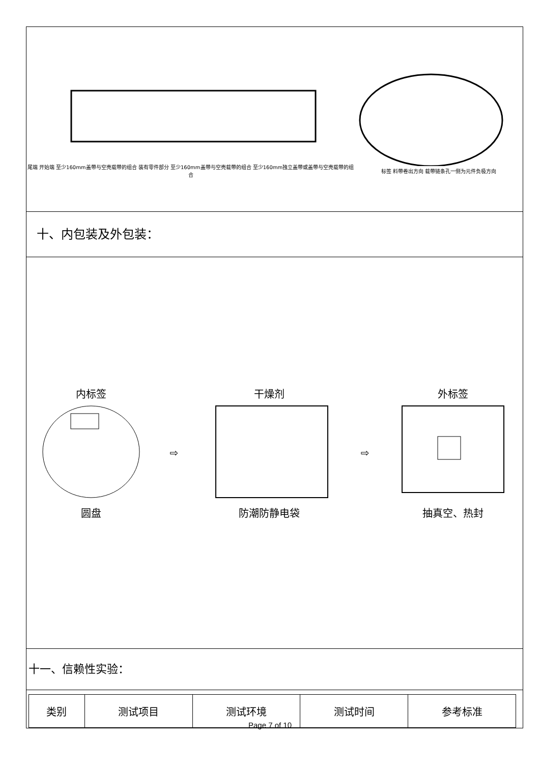尾端 开始端 至少160mm盖带与空壳载带的组合 装有零件部分 至少160mm盖带与空壳载带的组合 至少160mm独立盖带或盖带与空壳载带的组合
标签 料带卷出方向 载带链条孔一侧为元件负极方向
十、内包装及外包装：
内标签
圆盘
⇨
干燥剂
防潮防静电袋
⇨
外标签
抽真空、热封
十一、信赖性实验：
| 类别 | 测试项目 | 测试环境 | 测试时间 | 参考标准 |
| --- | --- | --- | --- | --- |
Page 7 of 10